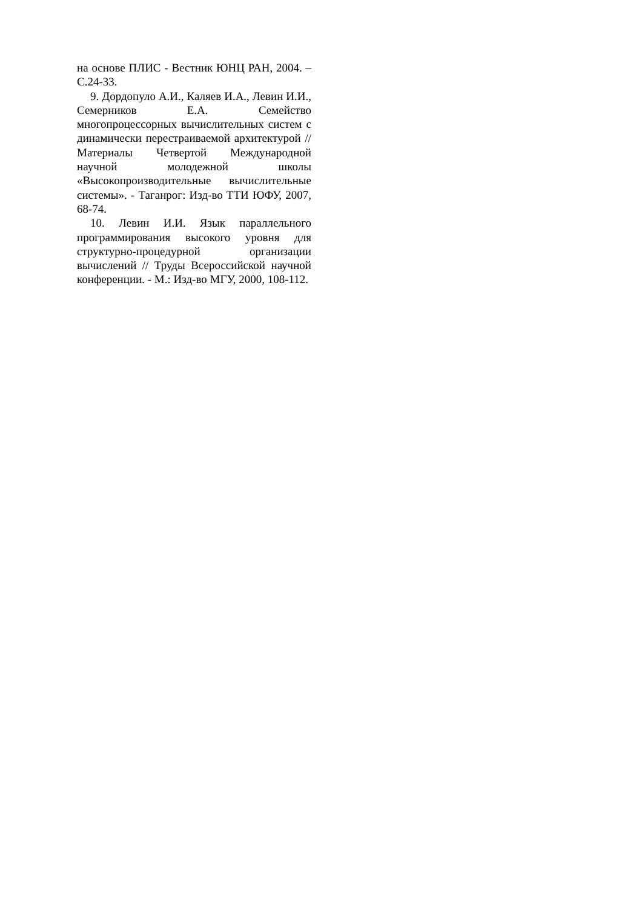на основе ПЛИС - Вестник ЮНЦ РАН, 2004. – С.24-33.
9. Дордопуло А.И., Каляев И.А., Левин И.И., Семерников Е.А. Семейство многопроцессорных вычислительных систем с динамически перестраиваемой архитектурой // Материалы Четвертой Международной научной молодежной школы «Высокопроизводительные вычислительные системы». - Таганрог: Изд-во ТТИ ЮФУ, 2007, 68-74.
10. Левин И.И. Язык параллельного программирования высокого уровня для структурно-процедурной организации вычислений // Труды Всероссийской научной конференции. - М.: Изд-во МГУ, 2000, 108-112.